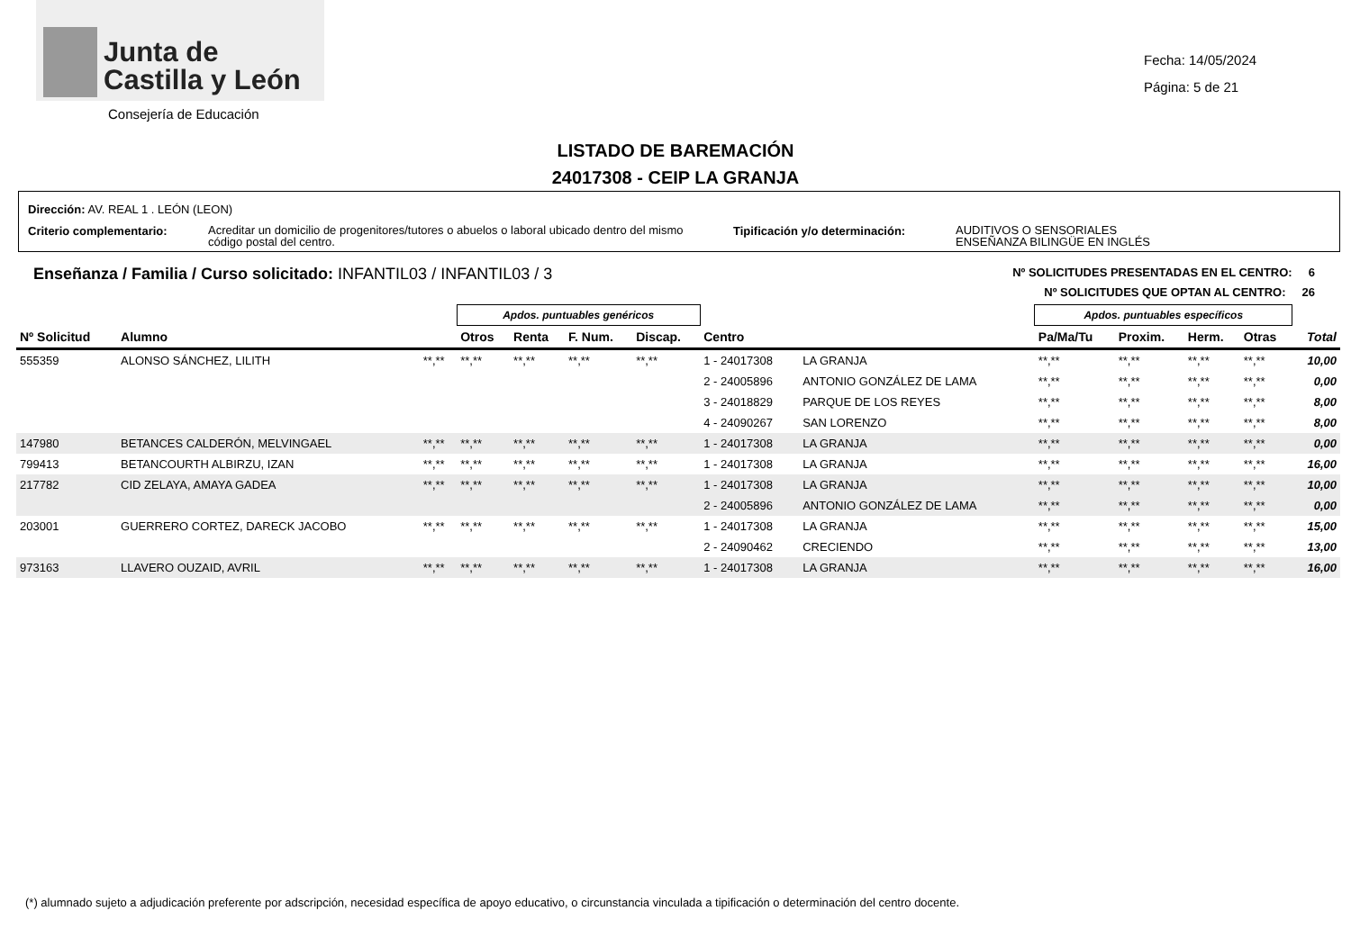Junta de
Castilla y León
Consejería de Educación
Fecha: 14/05/2024
Página: 5 de 21
LISTADO DE BAREMACIÓN
24017308 - CEIP LA GRANJA
Dirección: AV. REAL 1 . LEÓN (LEON)
Criterio complementario:
Acreditar un domicilio de progenitores/tutores o abuelos o laboral ubicado dentro del mismo código postal del centro.
Tipificación y/o determinación:
AUDITIVOS O SENSORIALES
ENSEÑANZA BILINGÜE EN INGLÉS
Enseñanza / Familia / Curso solicitado: INFANTIL03 / INFANTIL03 / 3
Nº SOLICITUDES PRESENTADAS EN EL CENTRO: 6
Nº SOLICITUDES QUE OPTAN AL CENTRO: 26
| | | | Apdos. puntuables genéricos | | | | | | Apdos. puntuables específicos | | | | |
| Nº Solicitud | Alumno | | Otros | Renta | F. Num. | Discap. | Centro | | Pa/Ma/Tu | Proxim. | Herm. | Otras | Total |
| 555359 | ALONSO SÁNCHEZ, LILITH | **,** | **,** | **,** | **,** | **,** | 1 - 24017308 | LA GRANJA | **,** | **,** | **,** | **,** | 10,00 |
| | | | | | | | 2 - 24005896 | ANTONIO GONZÁLEZ DE LAMA | **,** | **,** | **,** | **,** | 0,00 |
| | | | | | | | 3 - 24018829 | PARQUE DE LOS REYES | **,** | **,** | **,** | **,** | 8,00 |
| | | | | | | | 4 - 24090267 | SAN LORENZO | **,** | **,** | **,** | **,** | 8,00 |
| 147980 | BETANCES CALDERÓN, MELVINGAEL | **,** | **,** | **,** | **,** | **,** | 1 - 24017308 | LA GRANJA | **,** | **,** | **,** | **,** | 0,00 |
| 799413 | BETANCOURTH ALBIRZU, IZAN | **,** | **,** | **,** | **,** | **,** | 1 - 24017308 | LA GRANJA | **,** | **,** | **,** | **,** | 16,00 |
| 217782 | CID ZELAYA, AMAYA GADEA | **,** | **,** | **,** | **,** | **,** | 1 - 24017308 | LA GRANJA | **,** | **,** | **,** | **,** | 10,00 |
| | | | | | | | 2 - 24005896 | ANTONIO GONZÁLEZ DE LAMA | **,** | **,** | **,** | **,** | 0,00 |
| 203001 | GUERRERO CORTEZ, DARECK JACOBO | **,** | **,** | **,** | **,** | **,** | 1 - 24017308 | LA GRANJA | **,** | **,** | **,** | **,** | 15,00 |
| | | | | | | | 2 - 24090462 | CRECIENDO | **,** | **,** | **,** | **,** | 13,00 |
| 973163 | LLAVERO OUZAID, AVRIL | **,** | **,** | **,** | **,** | **,** | 1 - 24017308 | LA GRANJA | **,** | **,** | **,** | **,** | 16,00 |
(*) alumnado sujeto a adjudicación preferente por adscripción, necesidad específica de apoyo educativo, o circunstancia vinculada a tipificación o determinación del centro docente.